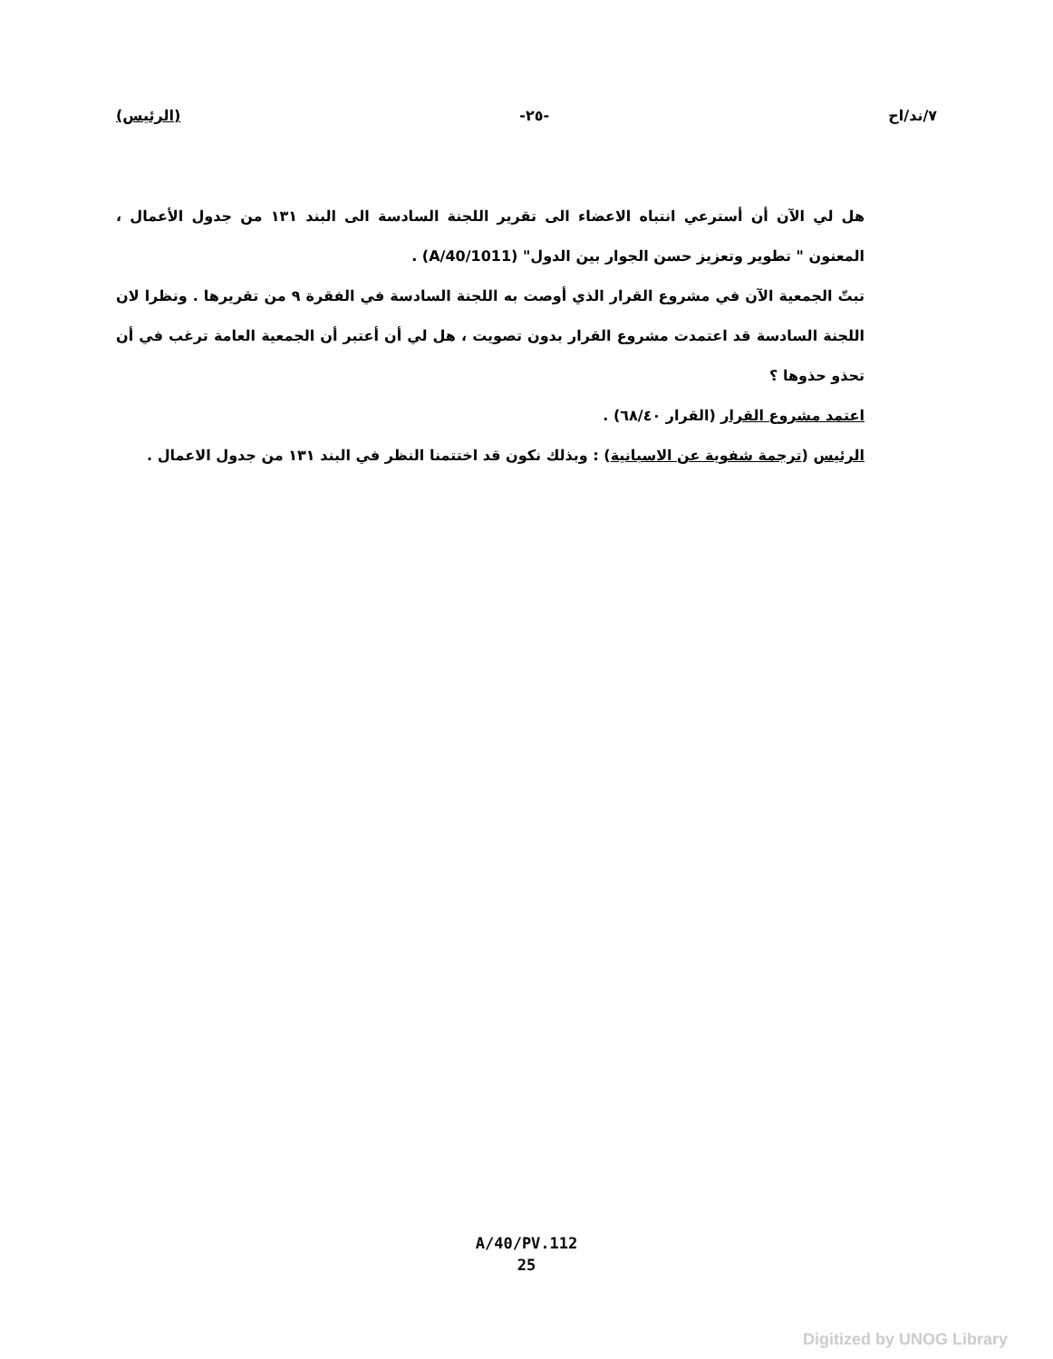٧/ند/اح -٢٥- (الرئيس)
هل لي الآن أن أسترعي انتباه الاعضاء الى تقرير اللجنة السادسة الى البند ١٣١ من جدول الأعمال ، المعنون " تطوير وتعزيز حسن الجوار بين الدول" (A/40/1011) .
تبتّ الجمعية الآن في مشروع القرار الذي أوصت به اللجنة السادسة في الفقرة ٩ من تقريرها . ونظرا لان اللجنة السادسة قد اعتمدت مشروع القرار بدون تصويت ، هل لي أن أعتبر أن الجمعية العامة ترغب في أن تحذو حذوها ؟
اعتمد مشروع القرار (القرار ٦٨/٤٠) .
الرئيس (ترجمة شفوية عن الاسبانية) : وبذلك نكون قد اختتمنا النظر في البند ١٣١ من جدول الاعمال .
A/40/PV.112
25
Digitized by UNOG Library